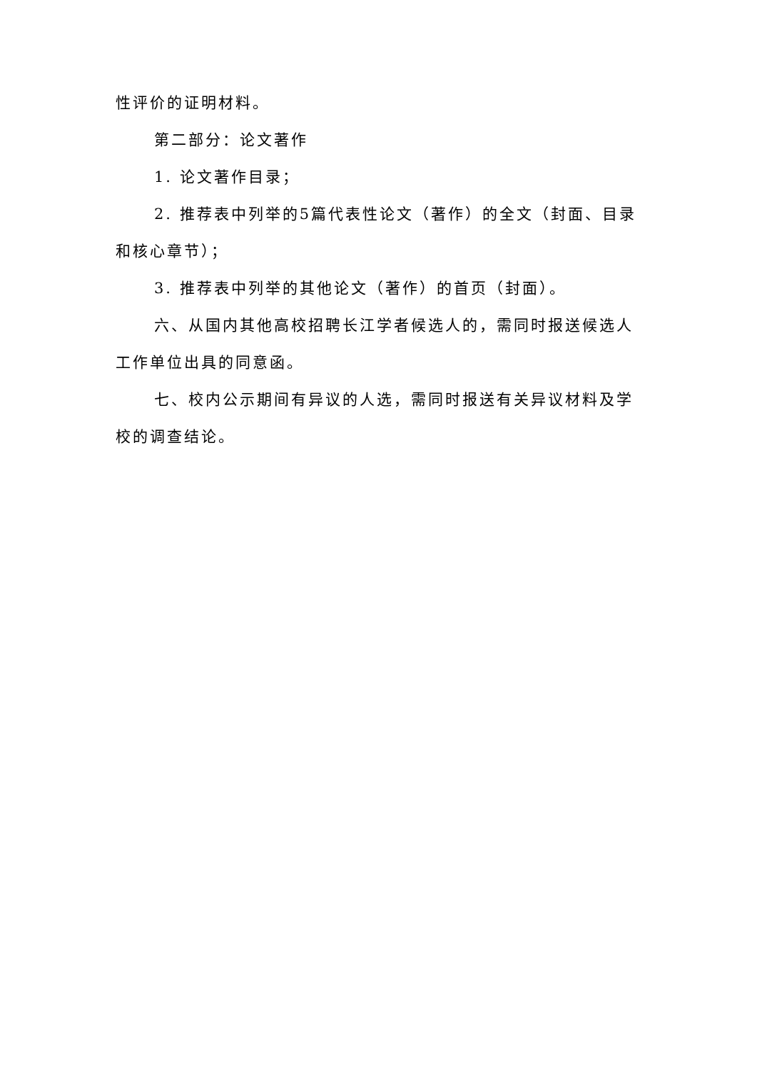性评价的证明材料。
第二部分：论文著作
1. 论文著作目录；
2. 推荐表中列举的5篇代表性论文（著作）的全文（封面、目录和核心章节）；
3. 推荐表中列举的其他论文（著作）的首页（封面）。
六、从国内其他高校招聘长江学者候选人的，需同时报送候选人工作单位出具的同意函。
七、校内公示期间有异议的人选，需同时报送有关异议材料及学校的调查结论。